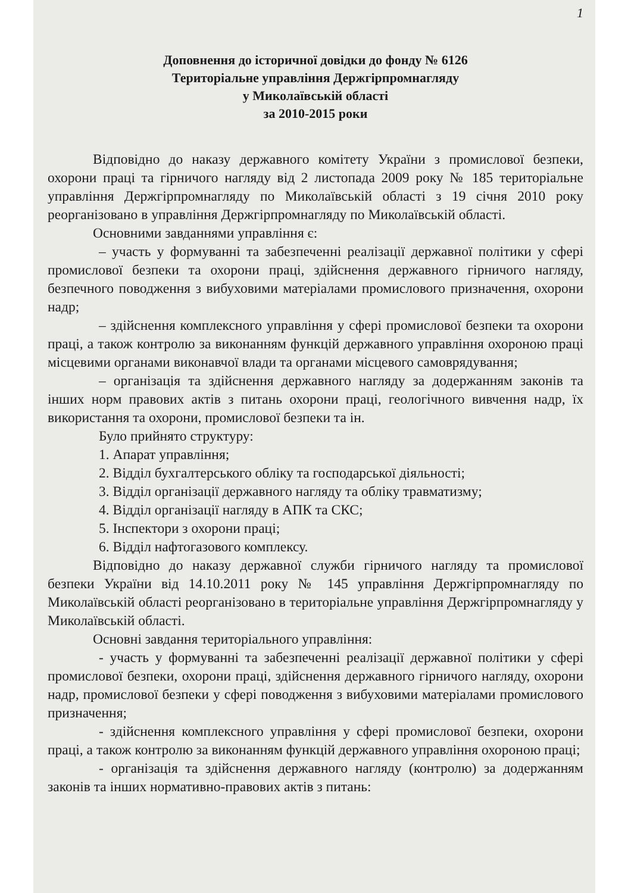1
Доповнення до історичної довідки до фонду № 6126
Територіальне управління Держгірпромнагляду
у Миколаївській області
за 2010-2015 роки
Відповідно до наказу державного комітету України з промислової безпеки, охорони праці та гірничого нагляду від 2 листопада 2009 року № 185 територіальне управління Держгірпромнагляду по Миколаївській області з 19 січня 2010 року реорганізовано в управління Держгірпромнагляду по Миколаївській області.
Основними завданнями управління є:
– участь у формуванні та забезпеченні реалізації державної політики у сфері промислової безпеки та охорони праці, здійснення державного гірничого нагляду, безпечного поводження з вибуховими матеріалами промислового призначення, охорони надр;
– здійснення комплексного управління у сфері промислової безпеки та охорони праці, а також контролю за виконанням функцій державного управління охороною праці місцевими органами виконавчої влади та органами місцевого самоврядування;
– організація та здійснення державного нагляду за додержанням законів та інших норм правових актів з питань охорони праці, геологічного вивчення надр, їх використання та охорони, промислової безпеки та ін.
Було прийнято структуру:
1. Апарат управління;
2. Відділ бухгалтерського обліку та господарської діяльності;
3. Відділ організації державного нагляду та обліку травматизму;
4. Відділ організації нагляду в АПК та СКС;
5. Інспектори з охорони праці;
6. Відділ нафтогазового комплексу.
Відповідно до наказу державної служби гірничого нагляду та промислової безпеки України від 14.10.2011 року № 145 управління Держгірпромнагляду по Миколаївській області реорганізовано в територіальне управління Держгірпромнагляду у Миколаївській області.
Основні завдання територіального управління:
- участь у формуванні та забезпеченні реалізації державної політики у сфері промислової безпеки, охорони праці, здійснення державного гірничого нагляду, охорони надр, промислової безпеки у сфері поводження з вибуховими матеріалами промислового призначення;
- здійснення комплексного управління у сфері промислової безпеки, охорони праці, а також контролю за виконанням функцій державного управління охороною праці;
- організація та здійснення державного нагляду (контролю) за додержанням законів та інших нормативно-правових актів з питань: